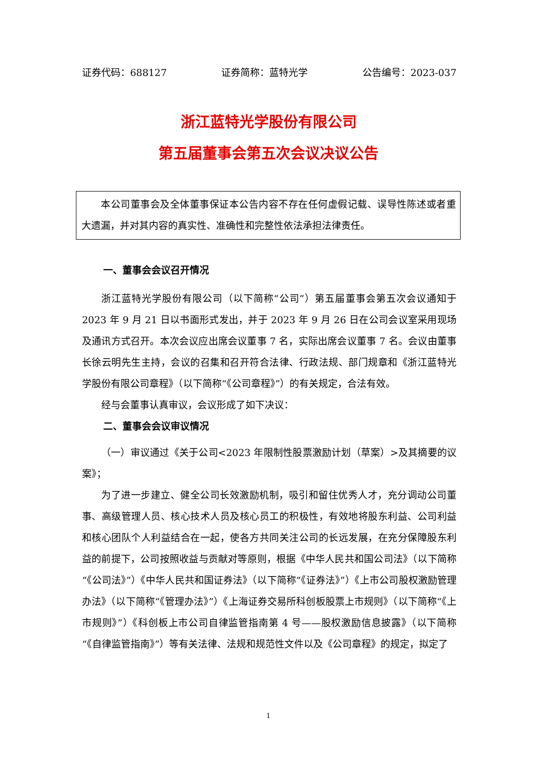证券代码：688127 证券简称：蓝特光学 公告编号：2023-037
浙江蓝特光学股份有限公司
第五届董事会第五次会议决议公告
本公司董事会及全体董事保证本公告内容不存在任何虚假记载、误导性陈述或者重大遗漏，并对其内容的真实性、准确性和完整性依法承担法律责任。
一、董事会会议召开情况
浙江蓝特光学股份有限公司（以下简称“公司”）第五届董事会第五次会议通知于 2023 年 9 月 21 日以书面形式发出，并于 2023 年 9 月 26 日在公司会议室采用现场及通讯方式召开。本次会议应出席会议董事 7 名，实际出席会议董事 7 名。会议由董事长徐云明先生主持，会议的召集和召开符合法律、行政法规、部门规章和《浙江蓝特光学股份有限公司章程》（以下简称“《公司章程》”）的有关规定，合法有效。
经与会董事认真审议，会议形成了如下决议：
二、董事会会议审议情况
（一）审议通过《关于公司<2023 年限制性股票激励计划（草案）>及其摘要的议案》；
为了进一步建立、健全公司长效激励机制，吸引和留住优秀人才，充分调动公司董事、高级管理人员、核心技术人员及核心员工的积极性，有效地将股东利益、公司利益和核心团队个人利益结合在一起，使各方共同关注公司的长远发展，在充分保障股东利益的前提下，公司按照收益与贡献对等原则，根据《中华人民共和国公司法》（以下简称“《公司法》”）《中华人民共和国证券法》（以下简称“《证券法》”）《上市公司股权激励管理办法》（以下简称“《管理办法》”）《上海证券交易所科创板股票上市规则》（以下简称“《上市规则》”）《科创板上市公司自律监管指南第 4 号——股权激励信息披露》（以下简称“《自律监管指南》”）等有关法律、法规和规范性文件以及《公司章程》的规定，拟定了
1